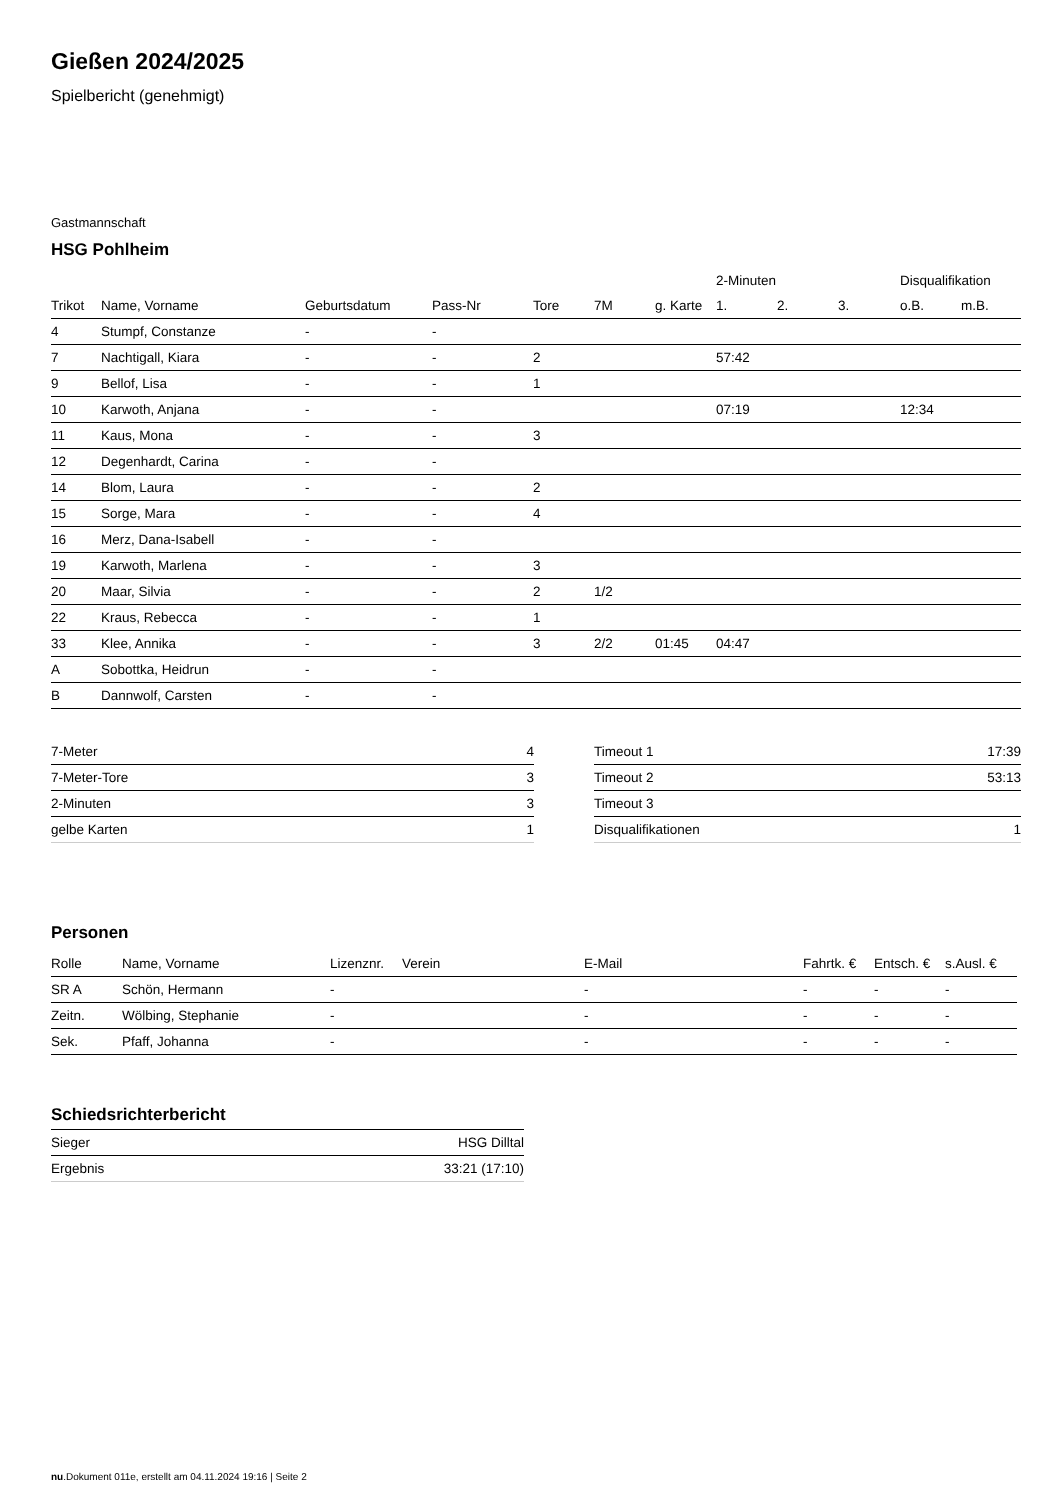Gießen 2024/2025
Spielbericht (genehmigt)
Gastmannschaft
HSG Pohlheim
| | | | | | | | 2-Minuten | | | Disqualifikation | |
| --- | --- | --- | --- | --- | --- | --- | --- | --- | --- | --- | --- |
| Trikot | Name, Vorname | Geburtsdatum | Pass-Nr | Tore | 7M | g. Karte | 1. | 2. | 3. | o.B. | m.B. |
| 4 | Stumpf, Constanze | - | - | | | | | | | | |
| 7 | Nachtigall, Kiara | - | - | 2 | | | 57:42 | | | | |
| 9 | Bellof, Lisa | - | - | 1 | | | | | | | |
| 10 | Karwoth, Anjana | - | - | | | | 07:19 | | | 12:34 | |
| 11 | Kaus, Mona | - | - | 3 | | | | | | | |
| 12 | Degenhardt, Carina | - | - | | | | | | | | |
| 14 | Blom, Laura | - | - | 2 | | | | | | | |
| 15 | Sorge, Mara | - | - | 4 | | | | | | | |
| 16 | Merz, Dana-Isabell | - | - | | | | | | | | |
| 19 | Karwoth, Marlena | - | - | 3 | | | | | | | |
| 20 | Maar, Silvia | - | - | 2 | 1/2 | | | | | | |
| 22 | Kraus, Rebecca | - | - | 1 | | | | | | | |
| 33 | Klee, Annika | - | - | 3 | 2/2 | 01:45 | 04:47 | | | | |
| A | Sobottka, Heidrun | - | - | | | | | | | | |
| B | Dannwolf, Carsten | - | - | | | | | | | | |
| 7-Meter | 4 |
| 7-Meter-Tore | 3 |
| 2-Minuten | 3 |
| gelbe Karten | 1 |
| Timeout 1 | 17:39 |
| Timeout 2 | 53:13 |
| Timeout 3 | |
| Disqualifikationen | 1 |
Personen
| Rolle | Name, Vorname | Lizenznr. | Verein | E-Mail | Fahrtk. € | Entsch. € | s.Ausl. € |
| --- | --- | --- | --- | --- | --- | --- | --- |
| SR A | Schön, Hermann | - | | - | - | - | - |
| Zeitn. | Wölbing, Stephanie | - | | - | - | - | - |
| Sek. | Pfaff, Johanna | - | | - | - | - | - |
Schiedsrichterbericht
| Sieger | HSG Dilltal |
| Ergebnis | 33:21 (17:10) |
nu.Dokument 011e, erstellt am 04.11.2024 19:16 | Seite 2